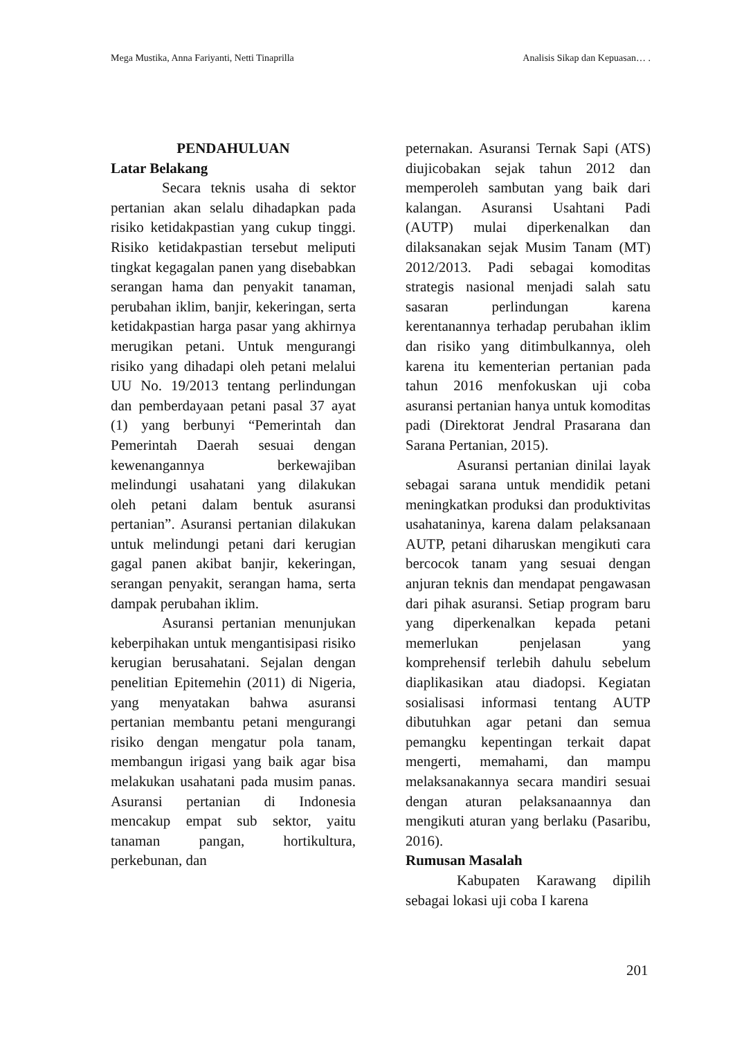Mega Mustika, Anna Fariyanti, Netti Tinaprilla Analisis Sikap dan Kepuasan… .
PENDAHULUAN
Latar Belakang
Secara teknis usaha di sektor pertanian akan selalu dihadapkan pada risiko ketidakpastian yang cukup tinggi. Risiko ketidakpastian tersebut meliputi tingkat kegagalan panen yang disebabkan serangan hama dan penyakit tanaman, perubahan iklim, banjir, kekeringan, serta ketidakpastian harga pasar yang akhirnya merugikan petani. Untuk mengurangi risiko yang dihadapi oleh petani melalui UU No. 19/2013 tentang perlindungan dan pemberdayaan petani pasal 37 ayat (1) yang berbunyi “Pemerintah dan Pemerintah Daerah sesuai dengan kewenangannya berkewajiban melindungi usahatani yang dilakukan oleh petani dalam bentuk asuransi pertanian”. Asuransi pertanian dilakukan untuk melindungi petani dari kerugian gagal panen akibat banjir, kekeringan, serangan penyakit, serangan hama, serta dampak perubahan iklim.
Asuransi pertanian menunjukan keberpihakan untuk mengantisipasi risiko kerugian berusahatani. Sejalan dengan penelitian Epitemehin (2011) di Nigeria, yang menyatakan bahwa asuransi pertanian membantu petani mengurangi risiko dengan mengatur pola tanam, membangun irigasi yang baik agar bisa melakukan usahatani pada musim panas. Asuransi pertanian di Indonesia mencakup empat sub sektor, yaitu tanaman pangan, hortikultura, perkebunan, dan
peternakan. Asuransi Ternak Sapi (ATS) diujicobakan sejak tahun 2012 dan memperoleh sambutan yang baik dari kalangan. Asuransi Usahtani Padi (AUTP) mulai diperkenalkan dan dilaksanakan sejak Musim Tanam (MT) 2012/2013. Padi sebagai komoditas strategis nasional menjadi salah satu sasaran perlindungan karena kerentanannya terhadap perubahan iklim dan risiko yang ditimbulkannya, oleh karena itu kementerian pertanian pada tahun 2016 menfokuskan uji coba asuransi pertanian hanya untuk komoditas padi (Direktorat Jendral Prasarana dan Sarana Pertanian, 2015).
Asuransi pertanian dinilai layak sebagai sarana untuk mendidik petani meningkatkan produksi dan produktivitas usahataninya, karena dalam pelaksanaan AUTP, petani diharuskan mengikuti cara bercocok tanam yang sesuai dengan anjuran teknis dan mendapat pengawasan dari pihak asuransi. Setiap program baru yang diperkenalkan kepada petani memerlukan penjelasan yang komprehensif terlebih dahulu sebelum diaplikasikan atau diadopsi. Kegiatan sosialisasi informasi tentang AUTP dibutuhkan agar petani dan semua pemangku kepentingan terkait dapat mengerti, memahami, dan mampu melaksanakannya secara mandiri sesuai dengan aturan pelaksanaannya dan mengikuti aturan yang berlaku (Pasaribu, 2016).
Rumusan Masalah
Kabupaten Karawang dipilih sebagai lokasi uji coba I karena
201